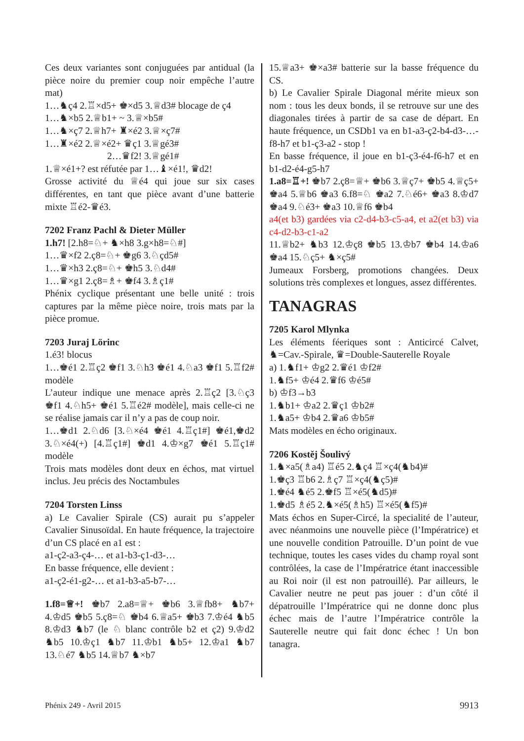Ces deux variantes sont conjuguées par antidual (la pièce noire du premier coup noir empêche l’autre mat)
1…♞ç4 2.♖×d5+ ♚×d5 3.♕d3# blocage de ç4
1…♞×b5 2.♕b1+ ~ 3.♕×b5#
1…♞×ç7 2.♕h7+ ♜×é2 3.♕×ç7#
1…♜×é2 2.♕×é2+ ♛ç1 3.♕gé3#
2…♛f2! 3.♕gé1#
1.♕×é1+? est réfutée par 1…♝×é1!, ♛d2!
Grosse activité du ♕é4 qui joue sur six cases différentes, en tant que pièce avant d’une batterie mixte ♖é2-♛é3.
7202 Franz Pachl & Dieter Müller
1.h7! [2.h8=♘+ ♞×h8 3.g×h8=♘#]
1…♛×f2 2.ç8=♘+ ♚g6 3.♘çd5#
1…♛×h3 2.ç8=♘+ ♚h5 3.♘d4#
1…♛×g1 2.ç8=♗+ ♚f4 3.♗ç1#
Phénix cyclique présentant une belle unité : trois captures par la même pièce noire, trois mats par la pièce promue.
7203 Juraj Lörinc
1.é3! blocus
1…♚é1 2.♖ç2 ♚f1 3.♘h3 ♚é1 4.♘a3 ♚f1 5.♖f2# modèle
L’auteur indique une menace après 2.♖ç2 [3.♘ç3 ♚f1 4.♘h5+ ♚é1 5.♖é2# modèle], mais celle-ci ne se réalise jamais car il n’y a pas de coup noir.
1…♚d1 2.♘d6 [3.♘×é4 ♚é1 4.♖ç1#] ♚é1,♚d2 3.♘×é4(+) [4.♖ç1#] ♚d1 4.♔×g7 ♚é1 5.♖ç1# modèle
Trois mats modèles dont deux en échos, mat virtuel inclus. Jeu précis des Noctambules
7204 Torsten Linss
a) Le Cavalier Spirale (CS) aurait pu s’appeler Cavalier Sinusoïdal. En haute fréquence, la trajectoire d’un CS placé en a1 est :
a1-ç2-a3-ç4-… et a1-b3-ç1-d3-…
En basse fréquence, elle devient :
a1-ç2-é1-g2-… et a1-b3-a5-b7-…
1.f8=♕+! ♚b7 2.a8=♕+ ♚b6 3.♕fb8+ ♞b7+ 4.♔d5 ♚b5 5.ç8=♘ ♚b4 6.♕a5+ ♚b3 7.♔é4 ♞b5 8.♔d3 ♞b7 (le ♘ blanc contrôle b2 et ç2) 9.♔d2 ♞b5 10.♔ç1 ♞b7 11.♔b1 ♞b5+ 12.♔a1 ♞b7 13.♘é7 ♞b5 14.♕b7 ♞×b7
15.♕a3+ ♚×a3# batterie sur la basse fréquence du CS.
b) Le Cavalier Spirale Diagonal mérite mieux son nom : tous les deux bonds, il se retrouve sur une des diagonales tirées à partir de sa case de départ. En haute fréquence, un CSDb1 va en b1-a3-ç2-b4-d3-…-f8-h7 et b1-ç3-a2 - stop !
En basse fréquence, il joue en b1-ç3-é4-f6-h7 et en b1-d2-é4-g5-h7
1.a8=♖+! ♚b7 2.ç8=♕+ ♚b6 3.♕ç7+ ♚b5 4.♕ç5+ ♚a4 5.♕b6 ♚a3 6.f8=♘ ♚a2 7.♘é6+ ♚a3 8.♔d7 ♚a4 9.♘é3+ ♚a3 10.♕f6 ♚b4
a4(et b3) gardées via c2-d4-b3-c5-a4, et a2(et b3) via c4-d2-b3-c1-a2
11.♕b2+ ♞b3 12.♔ç8 ♚b5 13.♔b7 ♚b4 14.♔a6 ♚a4 15.♘ç5+ ♞×ç5#
Jumeaux Forsberg, promotions changées. Deux solutions très complexes et longues, assez différentes.
TANAGRAS
7205 Karol Mlynka
Les éléments féeriques sont : Anticircé Calvet, ♞=Cav.-Spirale, ♛=Double-Sauterelle Royale
a) 1.♞f1+ ♔g2 2.♛é1 ♔f2#
1.♞f5+ ♔é4 2.♛f6 ♔é5#
b) ♔f3→b3
1.♞b1+ ♔a2 2.♛ç1 ♔b2#
1.♞a5+ ♔b4 2.♛a6 ♔b5#
Mats modèles en écho originaux.
7206 Kostěj Šoulivý
1.♞×a5(♗a4) ♖é5 2.♞ç4 ♖×ç4(♞b4)#
1.♚ç3 ♖b6 2.♗ç7 ♖×ç4(♞ç5)#
1.♚é4 ♞é5 2.♚f5 ♖×é5(♞d5)#
1.♚d5 ♗é5 2.♞×é5(♗h5) ♖×é5(♞f5)#
Mats échos en Super-Circé, la specialité de l’auteur, avec néanmoins une nouvelle pièce (l’Impératrice) et une nouvelle condition Patrouille. D’un point de vue technique, toutes les cases vides du champ royal sont contrôlées, la case de l’Impératrice étant inaccessible au Roi noir (il est non patrouillé). Par ailleurs, le Cavalier neutre ne peut pas jouer : d’un côté il dépatrouille l’Impératrice qui ne donne donc plus échec mais de l’autre l’Impératrice contrôle la Sauterelle neutre qui fait donc échec ! Un bon tanagra.
Phénix 249 - Avril 2015 9913